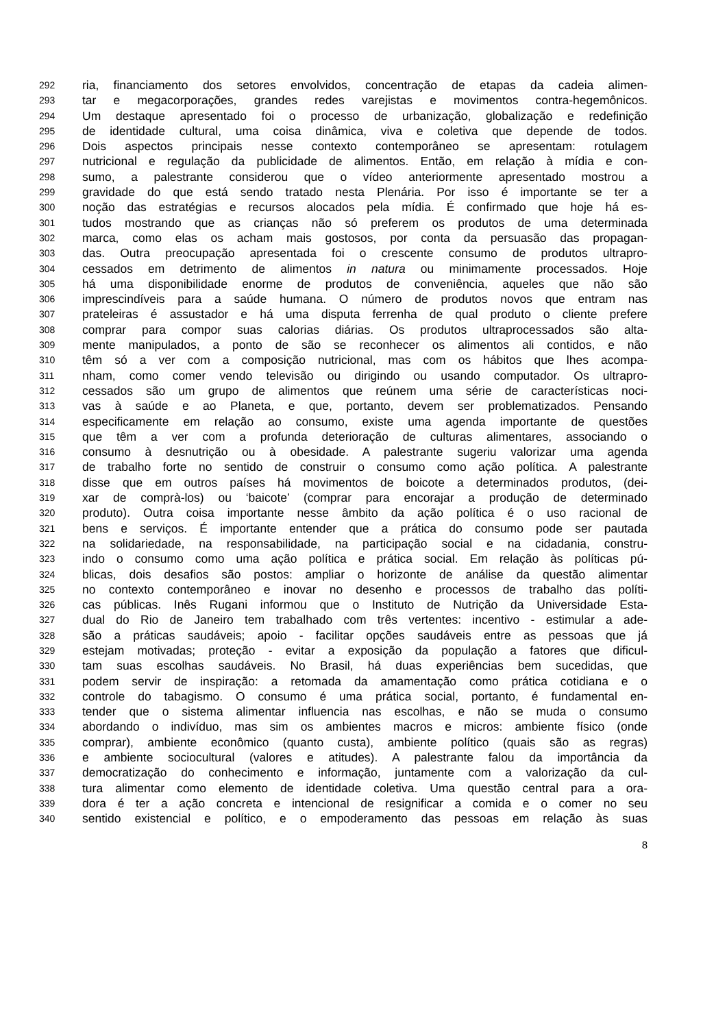292 ria, financiamento dos setores envolvidos, concentração de etapas da cadeia alimen-
293 tar e megacorporações, grandes redes varejistas e movimentos contra-hegemônicos.
294 Um destaque apresentado foi o processo de urbanização, globalização e redefinição
295 de identidade cultural, uma coisa dinâmica, viva e coletiva que depende de todos.
296 Dois aspectos principais nesse contexto contemporâneo se apresentam: rotulagem
297 nutricional e regulação da publicidade de alimentos. Então, em relação à mídia e con-
298 sumo, a palestrante considerou que o vídeo anteriormente apresentado mostrou a
299 gravidade do que está sendo tratado nesta Plenária. Por isso é importante se ter a
300 noção das estratégias e recursos alocados pela mídia. É confirmado que hoje há es-
301 tudos mostrando que as crianças não só preferem os produtos de uma determinada
302 marca, como elas os acham mais gostosos, por conta da persuasão das propagan-
303 das. Outra preocupação apresentada foi o crescente consumo de produtos ultrapro-
304 cessados em detrimento de alimentos in natura ou minimamente processados. Hoje
305 há uma disponibilidade enorme de produtos de conveniência, aqueles que não são
306 imprescindíveis para a saúde humana. O número de produtos novos que entram nas
307 prateleiras é assustador e há uma disputa ferrenha de qual produto o cliente prefere
308 comprar para compor suas calorias diárias. Os produtos ultraprocessados são alta-
309 mente manipulados, a ponto de são se reconhecer os alimentos ali contidos, e não
310 têm só a ver com a composição nutricional, mas com os hábitos que lhes acompa-
311 nham, como comer vendo televisão ou dirigindo ou usando computador. Os ultrapro-
312 cessados são um grupo de alimentos que reúnem uma série de características noci-
313 vas à saúde e ao Planeta, e que, portanto, devem ser problematizados. Pensando
314 especificamente em relação ao consumo, existe uma agenda importante de questões
315 que têm a ver com a profunda deterioração de culturas alimentares, associando o
316 consumo à desnutrição ou à obesidade. A palestrante sugeriu valorizar uma agenda
317 de trabalho forte no sentido de construir o consumo como ação política. A palestrante
318 disse que em outros países há movimentos de boicote a determinados produtos, (dei-
319 xar de comprà-los) ou ‘baicote’ (comprar para encorajar a produção de determinado
320 produto). Outra coisa importante nesse âmbito da ação política é o uso racional de
321 bens e serviços. É importante entender que a prática do consumo pode ser pautada
322 na solidariedade, na responsabilidade, na participação social e na cidadania, constru-
323 indo o consumo como uma ação política e prática social. Em relação às políticas pú-
324 blicas, dois desafios são postos: ampliar o horizonte de análise da questão alimentar
325 no contexto contemporâneo e inovar no desenho e processos de trabalho das políti-
326 cas públicas. Inês Rugani informou que o Instituto de Nutrição da Universidade Esta-
327 dual do Rio de Janeiro tem trabalhado com três vertentes: incentivo - estimular a ade-
328 são a práticas saudáveis; apoio - facilitar opções saudáveis entre as pessoas que já
329 estejam motivadas; proteção - evitar a exposição da população a fatores que dificul-
330 tam suas escolhas saudáveis. No Brasil, há duas experiências bem sucedidas, que
331 podem servir de inspiração: a retomada da amamentação como prática cotidiana e o
332 controle do tabagismo. O consumo é uma prática social, portanto, é fundamental en-
333 tender que o sistema alimentar influencia nas escolhas, e não se muda o consumo
334 abordando o indivíduo, mas sim os ambientes macros e micros: ambiente físico (onde
335 comprar), ambiente econômico (quanto custa), ambiente político (quais são as regras)
336 e ambiente sociocultural (valores e atitudes). A palestrante falou da importância da
337 democratização do conhecimento e informação, juntamente com a valorização da cul-
338 tura alimentar como elemento de identidade coletiva. Uma questão central para a ora-
339 dora é ter a ação concreta e intencional de resignificar a comida e o comer no seu
340 sentido existencial e político, e o empoderamento das pessoas em relação às suas
8